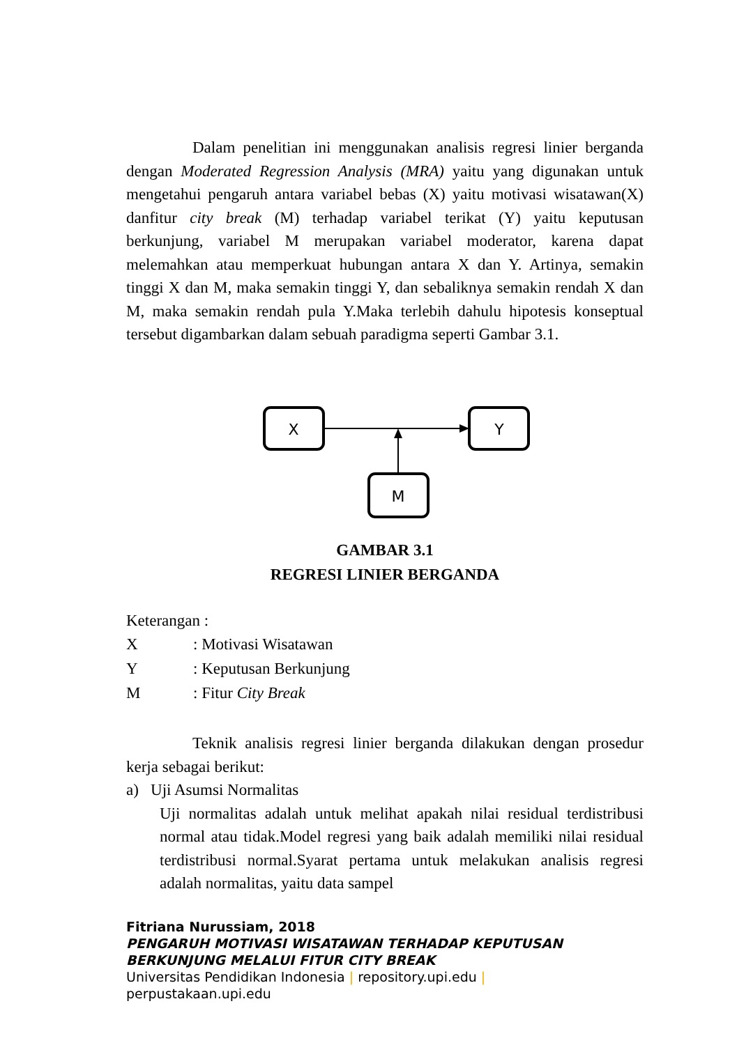Dalam penelitian ini menggunakan analisis regresi linier berganda dengan Moderated Regression Analysis (MRA) yaitu yang digunakan untuk mengetahui pengaruh antara variabel bebas (X) yaitu motivasi wisatawan(X) danfitur city break (M) terhadap variabel terikat (Y) yaitu keputusan berkunjung, variabel M merupakan variabel moderator, karena dapat melemahkan atau memperkuat hubungan antara X dan Y. Artinya, semakin tinggi X dan M, maka semakin tinggi Y, dan sebaliknya semakin rendah X dan M, maka semakin rendah pula Y.Maka terlebih dahulu hipotesis konseptual tersebut digambarkan dalam sebuah paradigma seperti Gambar 3.1.
X
Y
M
GAMBAR 3.1
REGRESI LINIER BERGANDA
Keterangan :
| X | : Motivasi Wisatawan |
| Y | : Keputusan Berkunjung |
| M | : Fitur City Break |
Teknik analisis regresi linier berganda dilakukan dengan prosedur kerja sebagai berikut:
a) Uji Asumsi Normalitas
Uji normalitas adalah untuk melihat apakah nilai residual terdistribusi normal atau tidak.Model regresi yang baik adalah memiliki nilai residual terdistribusi normal.Syarat pertama untuk melakukan analisis regresi adalah normalitas, yaitu data sampel
Fitriana Nurussiam, 2018
PENGARUH MOTIVASI WISATAWAN TERHADAP KEPUTUSAN
BERKUNJUNG MELALUI FITUR CITY BREAK
Universitas Pendidikan Indonesia | repository.upi.edu |
perpustakaan.upi.edu